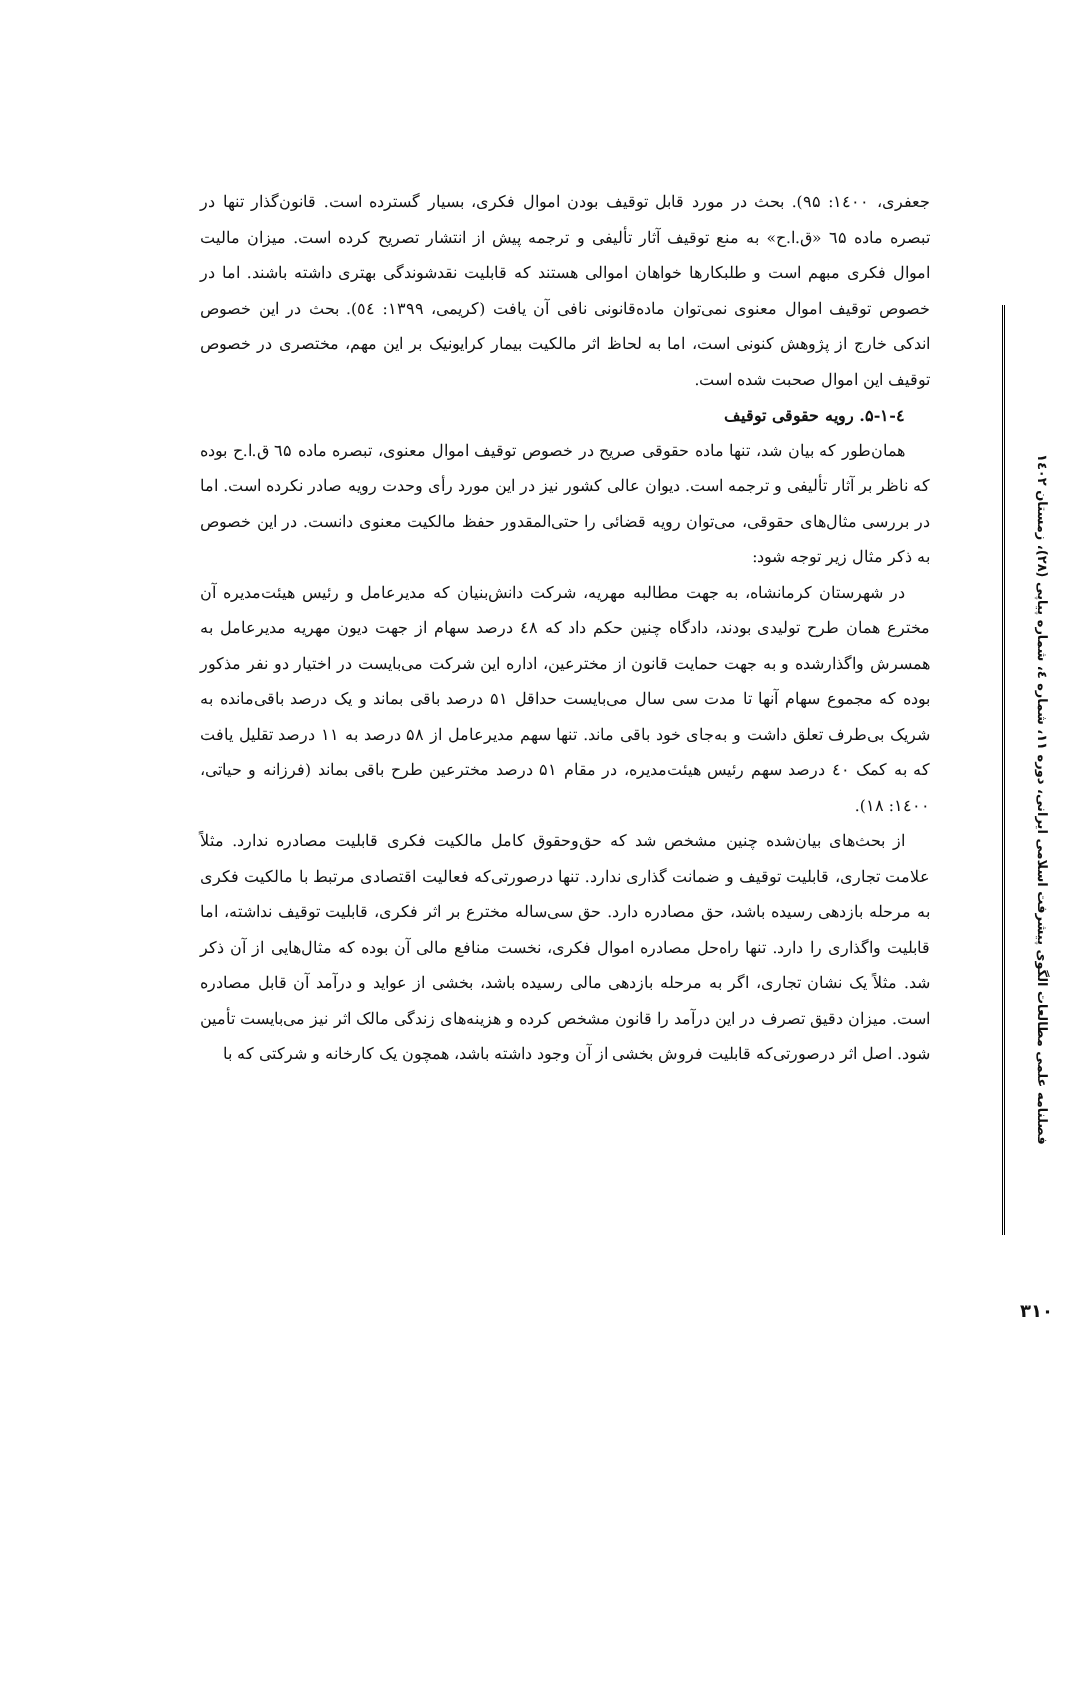فصلنامه علمی مطالعات الگوی پیشرفت اسلامی ایرانی، دوره ۱۱، شماره ٤، شماره پیاپی (۲۸)، زمستان ۱٤۰۲
جعفری، ۱٤۰۰: ۹۵). بحث در مورد قابل توقیف بودن اموال فکری، بسیار گسترده است. قانون‌گذار تنها در تبصره ماده ٦۵ «ق.ا.ح» به منع توقیف آثار تألیفی و ترجمه پیش از انتشار تصریح کرده است. میزان مالیت اموال فکری مبهم است و طلبکارها خواهان اموالی هستند که قابلیت نقدشوندگی بهتری داشته باشند. اما در خصوص توقیف اموال معنوی نمی‌توان ماده‌قانونی نافی آن یافت (کریمی، ۱۳۹۹: ٥٤). بحث در این خصوص اندکی خارج از پژوهش کنونی است، اما به لحاظ اثر مالکیت بیمار کرایونیک بر این مهم، مختصری در خصوص توقیف این اموال صحبت شده است.
٤-۵-۱. رویه حقوقی توقیف
همان‌طور که بیان شد، تنها ماده حقوقی صریح در خصوص توقیف اموال معنوی، تبصره ماده ٦۵ ق.ا.ح بوده که ناظر بر آثار تألیفی و ترجمه است. دیوان عالی کشور نیز در این مورد رأی وحدت رویه صادر نکرده است. اما در بررسی مثال‌های حقوقی، می‌توان رویه قضائی را حتی‌المقدور حفظ مالکیت معنوی دانست. در این خصوص به ذکر مثال زیر توجه شود:
در شهرستان کرمانشاه، به جهت مطالبه مهریه، شرکت دانش‌بنیان که مدیرعامل و رئیس هیئت‌مدیره آن مخترع همان طرح تولیدی بودند، دادگاه چنین حکم داد که ٤۸ درصد سهام از جهت دیون مهریه مدیرعامل به همسرش واگذارشده و به جهت حمایت قانون از مخترعین، اداره این شرکت می‌بایست در اختیار دو نفر مذکور بوده که مجموع سهام آنها تا مدت سی سال می‌بایست حداقل ۵۱ درصد باقی بماند و یک درصد باقی‌مانده به شریک بی‌طرف تعلق داشت و به‌جای خود باقی ماند. تنها سهم مدیرعامل از ۵۸ درصد به ۱۱ درصد تقلیل یافت که به کمک ٤۰ درصد سهم رئیس هیئت‌مدیره، در مقام ۵۱ درصد مخترعین طرح باقی بماند (فرزانه و حیاتی، ۱٤۰۰: ۱۸).
از بحث‌های بیان‌شده چنین مشخص شد که حق‌وحقوق کامل مالکیت فکری قابلیت مصادره ندارد. مثلاً علامت تجاری، قابلیت توقیف و ضمانت گذاری ندارد. تنها درصورتی‌که فعالیت اقتصادی مرتبط با مالکیت فکری به مرحله بازدهی رسیده باشد، حق مصادره دارد. حق سی‌ساله مخترع بر اثر فکری، قابلیت توقیف نداشته، اما قابلیت واگذاری را دارد. تنها راه‌حل مصادره اموال فکری، نخست منافع مالی آن بوده که مثال‌هایی از آن ذکر شد. مثلاً یک نشان تجاری، اگر به مرحله بازدهی مالی رسیده باشد، بخشی از عواید و درآمد آن قابل مصادره است. میزان دقیق تصرف در این درآمد را قانون مشخص کرده و هزینه‌های زندگی مالک اثر نیز می‌بایست تأمین شود. اصل اثر درصورتی‌که قابلیت فروش بخشی از آن وجود داشته باشد، همچون یک کارخانه و شرکتی که با
۳۱۰